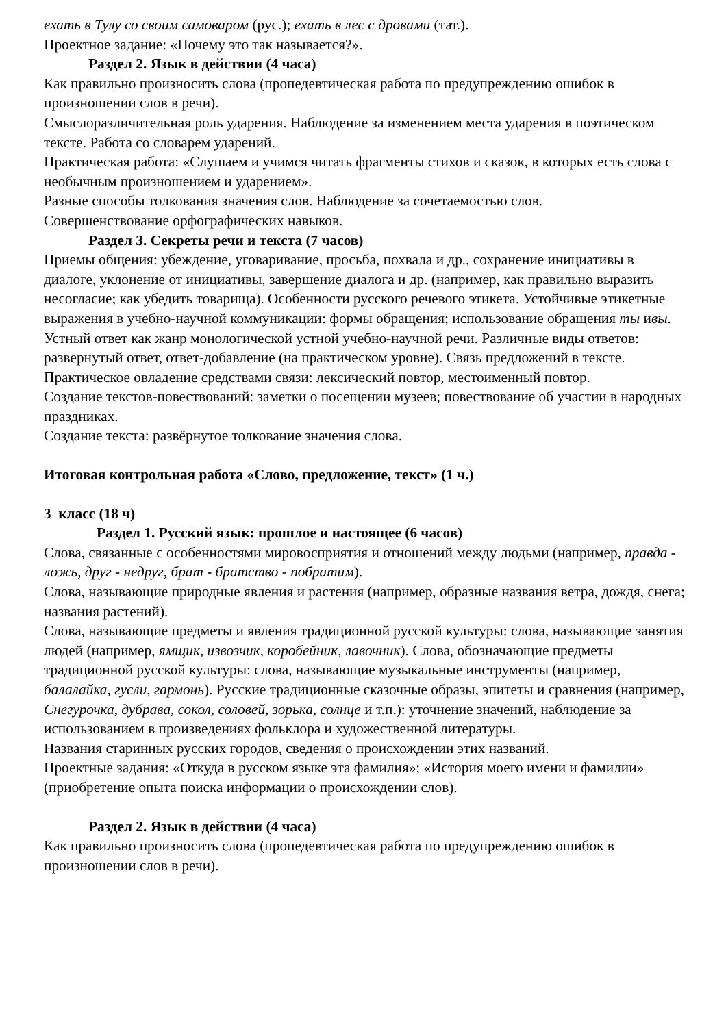ехать в Тулу со своим самоваром (рус.); ехать в лес с дровами (тат.).
Проектное задание: «Почему это так называется?».
Раздел 2. Язык в действии (4 часа)
Как правильно произносить слова (пропедевтическая работа по предупреждению ошибок в произношении слов в речи).
Смыслоразличительная роль ударения. Наблюдение за изменением места ударения в поэтическом тексте. Работа со словарем ударений.
Практическая работа: «Слушаем и учимся читать фрагменты стихов и сказок, в которых есть слова с необычным произношением и ударением».
Разные способы толкования значения слов. Наблюдение за сочетаемостью слов.
Совершенствование орфографических навыков.
Раздел 3. Секреты речи и текста (7 часов)
Приемы общения: убеждение, уговаривание, просьба, похвала и др., сохранение инициативы в диалоге, уклонение от инициативы, завершение диалога и др. (например, как правильно выразить несогласие; как убедить товарища). Особенности русского речевого этикета. Устойчивые этикетные выражения в учебно-научной коммуникации: формы обращения; использование обращения ты ивы.
Устный ответ как жанр монологической устной учебно-научной речи. Различные виды ответов: развернутый ответ, ответ-добавление (на практическом уровне). Связь предложений в тексте. Практическое овладение средствами связи: лексический повтор, местоименный повтор.
Создание текстов-повествований: заметки о посещении музеев; повествование об участии в народных праздниках.
Создание текста: развёрнутое толкование значения слова.
Итоговая контрольная работа «Слово, предложение, текст» (1 ч.)
3 класс (18 ч)
Раздел 1. Русский язык: прошлое и настоящее (6 часов)
Слова, связанные с особенностями мировосприятия и отношений между людьми (например, правда - ложь, друг - недруг, брат - братство - побратим).
Слова, называющие природные явления и растения (например, образные названия ветра, дождя, снега; названия растений).
Слова, называющие предметы и явления традиционной русской культуры: слова, называющие занятия людей (например, ямщик, извозчик, коробейник, лавочник). Слова, обозначающие предметы традиционной русской культуры: слова, называющие музыкальные инструменты (например, балалайка, гусли, гармонь). Русские традиционные сказочные образы, эпитеты и сравнения (например, Снегурочка, дубрава, сокол, соловей, зорька, солнце и т.п.): уточнение значений, наблюдение за использованием в произведениях фольклора и художественной литературы.
Названия старинных русских городов, сведения о происхождении этих названий.
Проектные задания: «Откуда в русском языке эта фамилия»; «История моего имени и фамилии» (приобретение опыта поиска информации о происхождении слов).
Раздел 2. Язык в действии (4 часа)
Как правильно произносить слова (пропедевтическая работа по предупреждению ошибок в произношении слов в речи).